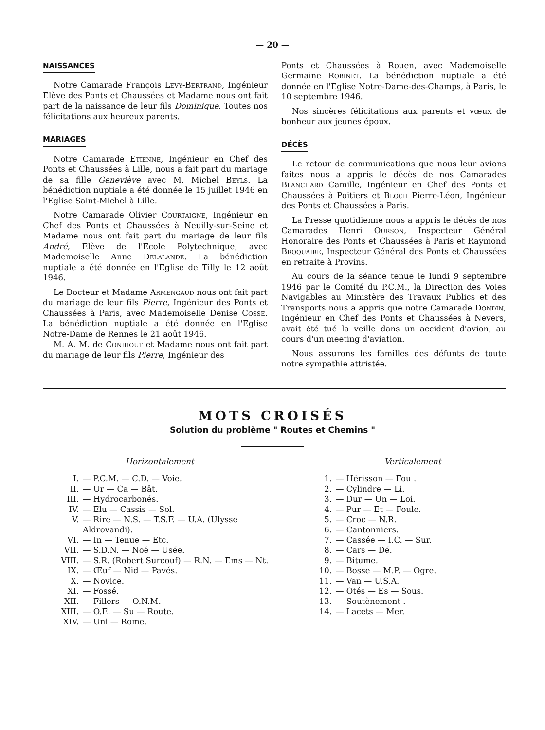— 20 —
NAISSANCES
Notre Camarade François Levy-Bertrand, Ingénieur Elève des Ponts et Chaussées et Madame nous ont fait part de la naissance de leur fils Dominique. Toutes nos félicitations aux heureux parents.
MARIAGES
Notre Camarade Etienne, Ingénieur en Chef des Ponts et Chaussées à Lille, nous a fait part du mariage de sa fille Geneviève avec M. Michel Beyls. La bénédiction nuptiale a été donnée le 15 juillet 1946 en l'Eglise Saint-Michel à Lille.
Notre Camarade Olivier Courtaigne, Ingénieur en Chef des Ponts et Chaussées à Neuilly-sur-Seine et Madame nous ont fait part du mariage de leur fils André, Elève de l'Ecole Polytechnique, avec Mademoiselle Anne Delalande. La bénédiction nuptiale a été donnée en l'Eglise de Tilly le 12 août 1946.
Le Docteur et Madame Armengaud nous ont fait part du mariage de leur fils Pierre, Ingénieur des Ponts et Chaussées à Paris, avec Mademoiselle Denise Cosse. La bénédiction nuptiale a été donnée en l'Eglise Notre-Dame de Rennes le 21 août 1946.
M. A. M. de Conihout et Madame nous ont fait part du mariage de leur fils Pierre, Ingénieur des
Ponts et Chaussées à Rouen, avec Mademoiselle Germaine Robinet. La bénédiction nuptiale a été donnée en l'Eglise Notre-Dame-des-Champs, à Paris, le 10 septembre 1946.
Nos sincères félicitations aux parents et vœux de bonheur aux jeunes époux.
DÉCÈS
Le retour de communications que nous leur avions faites nous a appris le décès de nos Camarades Blanchard Camille, Ingénieur en Chef des Ponts et Chaussées à Poitiers et Bloch Pierre-Léon, Ingénieur des Ponts et Chaussées à Paris.
La Presse quotidienne nous a appris le décès de nos Camarades Henri Ourson, Inspecteur Général Honoraire des Ponts et Chaussées à Paris et Raymond Broquaire, Inspecteur Général des Ponts et Chaussées en retraite à Provins.
Au cours de la séance tenue le lundi 9 septembre 1946 par le Comité du P.C.M., la Direction des Voies Navigables au Ministère des Travaux Publics et des Transports nous a appris que notre Camarade Dondin, Ingénieur en Chef des Ponts et Chaussées à Nevers, avait été tué la veille dans un accident d'avion, au cours d'un meeting d'aviation.
Nous assurons les familles des défunts de toute notre sympathie attristée.
MOTS CROISÉS
Solution du problème " Routes et Chemins "
Horizontalement
| I. | — P.C.M. — C.D. — Voie. |
| II. | — Ur — Ca — Bât. |
| III. | — Hydrocarbonés. |
| IV. | — Elu — Cassis — Sol. |
| V. | — Rire — N.S. — T.S.F. — U.A. (Ulysse Aldrovandi). |
| VI. | — In — Tenue — Etc. |
| VII. | — S.D.N. — Noé — Usée. |
| VIII. | — S.R. (Robert Surcouf) — R.N. — Ems — Nt. |
| IX. | — Œuf — Nid — Pavés. |
| X. | — Novice. |
| XI. | — Fossé. |
| XII. | — Fillers — O.N.M. |
| XIII. | — O.E. — Su — Route. |
| XIV. | — Uni — Rome. |
Verticalement
| 1. | — Hérisson — Fou . |
| 2. | — Cylindre — Li. |
| 3. | — Dur — Un — Loi. |
| 4. | — Pur — Et — Foule. |
| 5. | — Croc — N.R. |
| 6. | — Cantonniers. |
| 7. | — Cassée — I.C. — Sur. |
| 8. | — Cars — Dé. |
| 9. | — Bitume. |
| 10. | — Bosse — M.P. — Ogre. |
| 11. | — Van — U.S.A. |
| 12. | — Otés — Es — Sous. |
| 13. | — Soutènement . |
| 14. | — Lacets — Mer. |